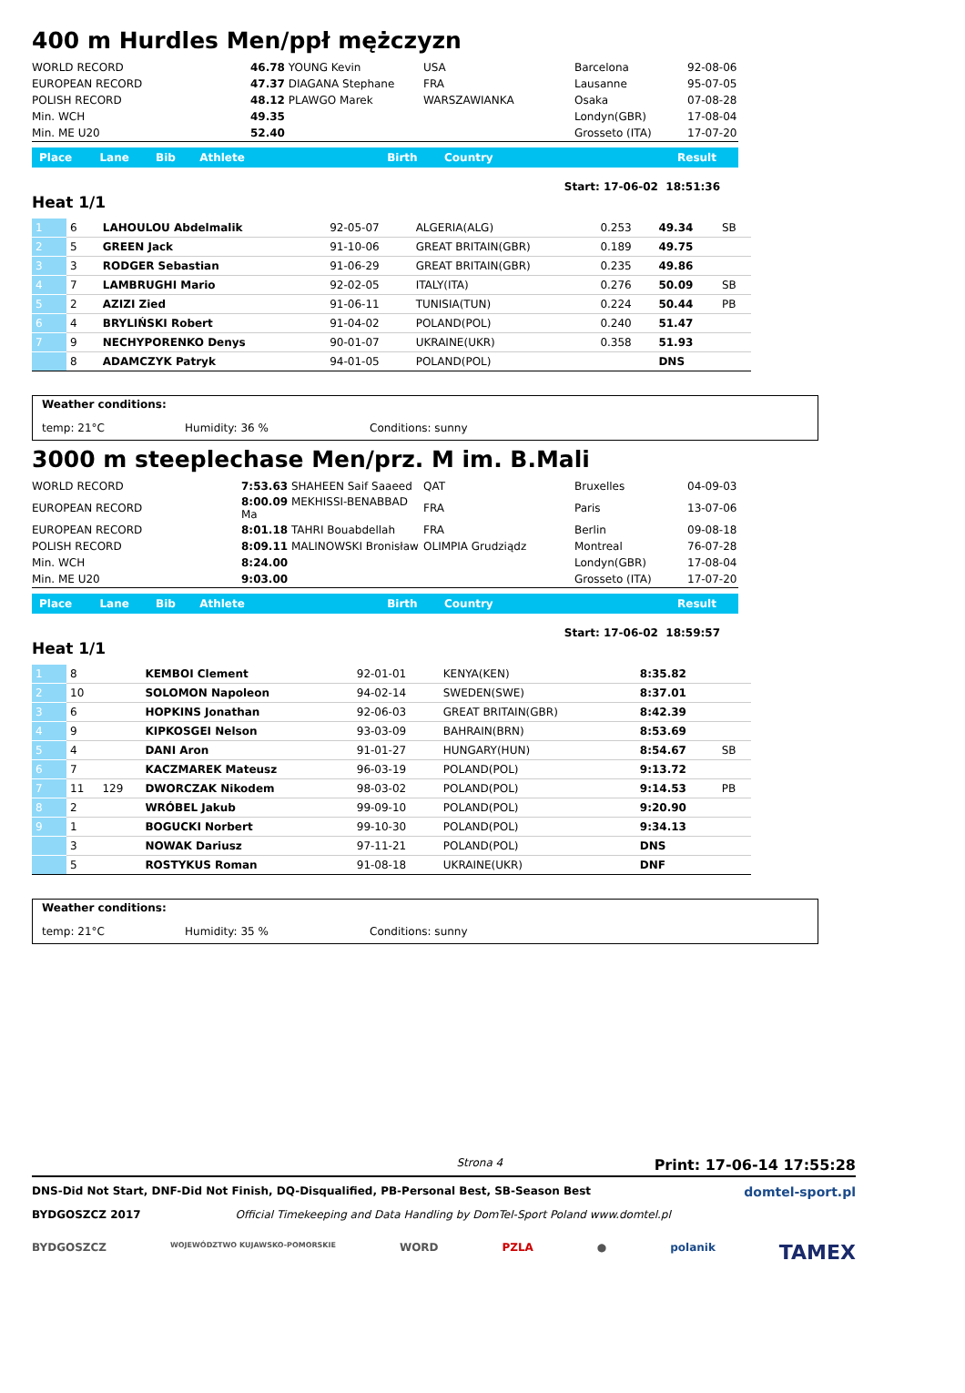400 m Hurdles Men/ppł mężczyzn
| WORLD RECORD | 46.78 YOUNG Kevin | USA | Barcelona | 92-08-06 |
| EUROPEAN RECORD | 47.37 DIAGANA Stephane | FRA | Lausanne | 95-07-05 |
| POLISH RECORD | 48.12 PLAWGO Marek | WARSZAWIANKA | Osaka | 07-08-28 |
| Min. WCH | 49.35 | | Londyn(GBR) | 17-08-04 |
| Min. ME U20 | 52.40 | | Grosseto (ITA) | 17-07-20 |
| Place | Lane | Bib | Athlete | Birth | Country | Result |
Start: 17-06-02 18:51:36
Heat 1/1
| 1 | 6 | | LAHOULOU Abdelmalik | 92-05-07 | ALGERIA(ALG) | 0.253 | 49.34 | SB |
| 2 | 5 | | GREEN Jack | 91-10-06 | GREAT BRITAIN(GBR) | 0.189 | 49.75 | |
| 3 | 3 | | RODGER Sebastian | 91-06-29 | GREAT BRITAIN(GBR) | 0.235 | 49.86 | |
| 4 | 7 | | LAMBRUGHI Mario | 92-02-05 | ITALY(ITA) | 0.276 | 50.09 | SB |
| 5 | 2 | | AZIZI Zied | 91-06-11 | TUNISIA(TUN) | 0.224 | 50.44 | PB |
| 6 | 4 | | BRYLIŃSKI Robert | 91-04-02 | POLAND(POL) | 0.240 | 51.47 | |
| 7 | 9 | | NECHYPORENKO Denys | 90-01-07 | UKRAINE(UKR) | 0.358 | 51.93 | |
| | 8 | | ADAMCZYK Patryk | 94-01-05 | POLAND(POL) | | DNS | |
Weather conditions:
temp: 21°C Humidity: 36 % Conditions: sunny
3000 m steeplechase Men/prz. M im. B.Mali
| WORLD RECORD | 7:53.63 SHAHEEN Saif Saaeed | QAT | Bruxelles | 04-09-03 |
| EUROPEAN RECORD | 8:00.09 MEKHISSI-BENABBAD Ma | FRA | Paris | 13-07-06 |
| EUROPEAN RECORD | 8:01.18 TAHRI Bouabdellah | FRA | Berlin | 09-08-18 |
| POLISH RECORD | 8:09.11 MALINOWSKI Bronisław | OLIMPIA Grudziądz | Montreal | 76-07-28 |
| Min. WCH | 8:24.00 | | Londyn(GBR) | 17-08-04 |
| Min. ME U20 | 9:03.00 | | Grosseto (ITA) | 17-07-20 |
| Place | Lane | Bib | Athlete | Birth | Country | Result |
Start: 17-06-02 18:59:57
Heat 1/1
| 1 | 8 | | KEMBOI Clement | 92-01-01 | KENYA(KEN) | | 8:35.82 | |
| 2 | 10 | | SOLOMON Napoleon | 94-02-14 | SWEDEN(SWE) | | 8:37.01 | |
| 3 | 6 | | HOPKINS Jonathan | 92-06-03 | GREAT BRITAIN(GBR) | | 8:42.39 | |
| 4 | 9 | | KIPKOSGEI Nelson | 93-03-09 | BAHRAIN(BRN) | | 8:53.69 | |
| 5 | 4 | | DANI Aron | 91-01-27 | HUNGARY(HUN) | | 8:54.67 | SB |
| 6 | 7 | | KACZMAREK Mateusz | 96-03-19 | POLAND(POL) | | 9:13.72 | |
| 7 | 11 | 129 | DWORCZAK Nikodem | 98-03-02 | POLAND(POL) | | 9:14.53 | PB |
| 8 | 2 | | WRÓBEL Jakub | 99-09-10 | POLAND(POL) | | 9:20.90 | |
| 9 | 1 | | BOGUCKI Norbert | 99-10-30 | POLAND(POL) | | 9:34.13 | |
| | 3 | | NOWAK Dariusz | 97-11-21 | POLAND(POL) | | DNS | |
| | 5 | | ROSTYKUS Roman | 91-08-18 | UKRAINE(UKR) | | DNF | |
Weather conditions:
temp: 21°C Humidity: 35 % Conditions: sunny
Strona 4 Print: 17-06-14 17:55:28
DNS-Did Not Start, DNF-Did Not Finish, DQ-Disqualified, PB-Personal Best, SB-Season Best domtel-sport.pl
BYDGOSZCZ 2017 Official Timekeeping and Data Handling by DomTel-Sport Poland www.domtel.pl
BYDGOSZCZ WOJEWÓDZTWO KUJAWSKO-POMORSKIE WORD PZLA ● polanik TAMEX